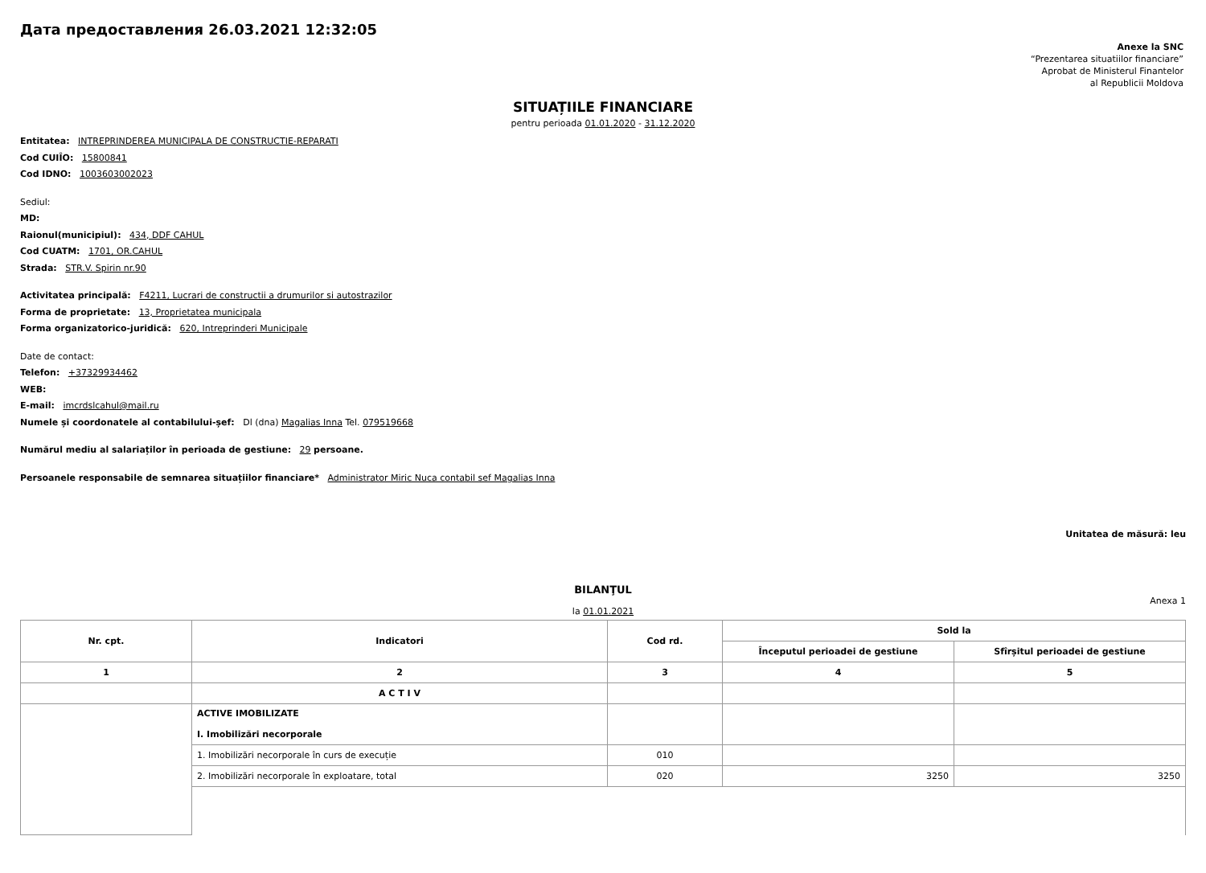Дата предоставления 26.03.2021 12:32:05
Anexe la SNC
“Prezentarea situatiilor financiare”
Aprobat de Ministerul Finantelor
al Republicii Moldova
SITUAȚIILE FINANCIARE
pentru perioada 01.01.2020 - 31.12.2020
Entitatea: INTREPRINDEREA MUNICIPALA DE CONSTRUCTIE-REPARATI
Cod CUIÎO: 15800841
Cod IDNO: 1003603002023
Sediul:
MD:
Raionul(municipiul): 434, DDF CAHUL
Cod CUATM: 1701, OR.CAHUL
Strada: STR.V. Spirin nr.90
Activitatea principală: F4211, Lucrari de constructii a drumurilor si autostrazilor
Forma de proprietate: 13, Proprietatea municipala
Forma organizatorico-juridică: 620, Intreprinderi Municipale
Date de contact:
Telefon: +37329934462
WEB:
E-mail: imcrdslcahul@mail.ru
Numele și coordonatele al contabilului-șef: Dl (dna) Magalias Inna Tel. 079519668
Numărul mediu al salariaților în perioada de gestiune: 29 persoane.
Persoanele responsabile de semnarea situațiilor financiare* Administrator Miric Nuca contabil sef Magalias Inna
Unitatea de măsură: leu
BILANŢUL
Anexa 1
la 01.01.2021
| Nr. cpt. | Indicatori | Cod rd. | Sold la | |
| --- | --- | --- | --- | --- |
| | | | Începutul perioadei de gestiune | Sfîrșitul perioadei de gestiune |
| 1 | 2 | 3 | 4 | 5 |
| | A C T I V | | | |
| | ACTIVE IMOBILIZATE I. Imobilizări necorporale | | | |
| | 1. Imobilizări necorporale în curs de execuție | 010 | | |
| | 2. Imobilizări necorporale în exploatare, total | 020 | 3250 | 3250 |